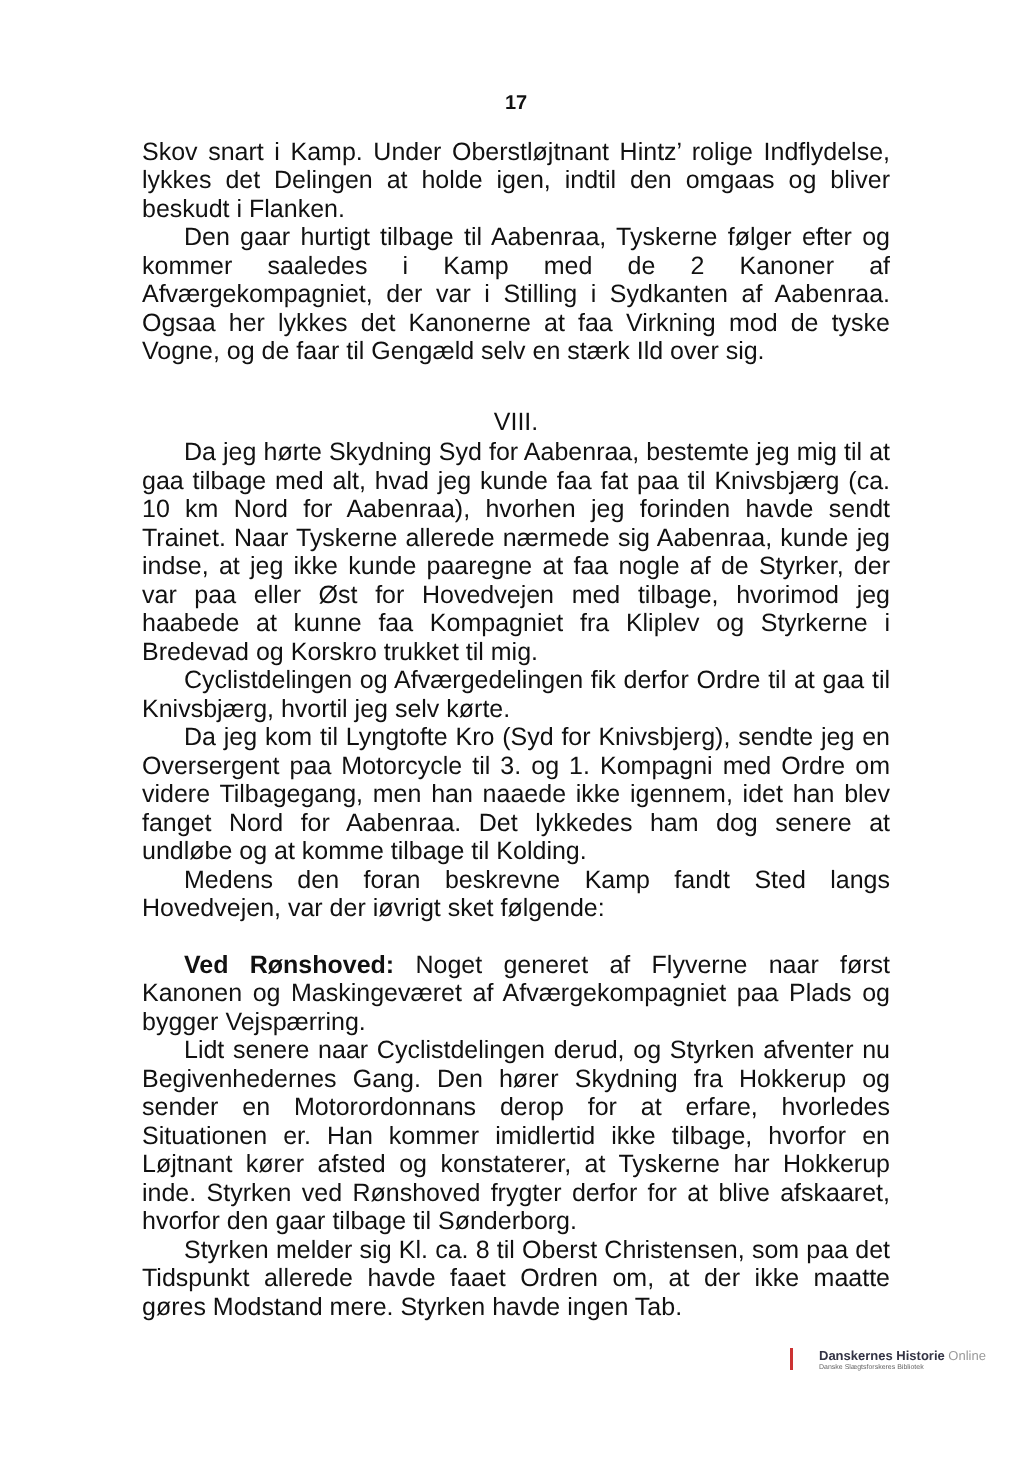17
Skov snart i Kamp. Under Oberstløjtnant Hintz’ rolige Indflydelse, lykkes det Delingen at holde igen, indtil den omgaas og bliver beskudt i Flanken.
Den gaar hurtigt tilbage til Aabenraa, Tyskerne følger efter og kommer saaledes i Kamp med de 2 Kanoner af Afværgekompagniet, der var i Stilling i Sydkanten af Aabenraa. Ogsaa her lykkes det Kanonerne at faa Virkning mod de tyske Vogne, og de faar til Gengæld selv en stærk Ild over sig.
VIII.
Da jeg hørte Skydning Syd for Aabenraa, bestemte jeg mig til at gaa tilbage med alt, hvad jeg kunde faa fat paa til Knivsbjærg (ca. 10 km Nord for Aabenraa), hvorhen jeg forinden havde sendt Trainet. Naar Tyskerne allerede nærmede sig Aabenraa, kunde jeg indse, at jeg ikke kunde paaregne at faa nogle af de Styrker, der var paa eller Øst for Hovedvejen med tilbage, hvorimod jeg haabede at kunne faa Kompagniet fra Kliplev og Styrkerne i Bredevad og Korskro trukket til mig.
Cyclistdelingen og Afværgedelingen fik derfor Ordre til at gaa til Knivsbjærg, hvortil jeg selv kørte.
Da jeg kom til Lyngtofte Kro (Syd for Knivsbjerg), sendte jeg en Oversergent paa Motorcycle til 3. og 1. Kompagni med Ordre om videre Tilbagegang, men han naaede ikke igennem, idet han blev fanget Nord for Aabenraa. Det lykkedes ham dog senere at undløbe og at komme tilbage til Kolding.
Medens den foran beskrevne Kamp fandt Sted langs Hovedvejen, var der iøvrigt sket følgende:
Ved Rønshoved: Noget generet af Flyverne naar først Kanonen og Maskingeværet af Afværgekompagniet paa Plads og bygger Vejspærring.
Lidt senere naar Cyclistdelingen derud, og Styrken afventer nu Begivenhedernes Gang. Den hører Skydning fra Hokkerup og sender en Motorordonnans derop for at erfare, hvorledes Situationen er. Han kommer imidlertid ikke tilbage, hvorfor en Løjtnant kører afsted og konstaterer, at Tyskerne har Hokkerup inde. Styrken ved Rønshoved frygter derfor for at blive afskaaret, hvorfor den gaar tilbage til Sønderborg.
Styrken melder sig Kl. ca. 8 til Oberst Christensen, som paa det Tidspunkt allerede havde faaet Ordren om, at der ikke maatte gøres Modstand mere. Styrken havde ingen Tab.
Danskernes Historie Online
Danske Slægtsforskeres Bibliotek